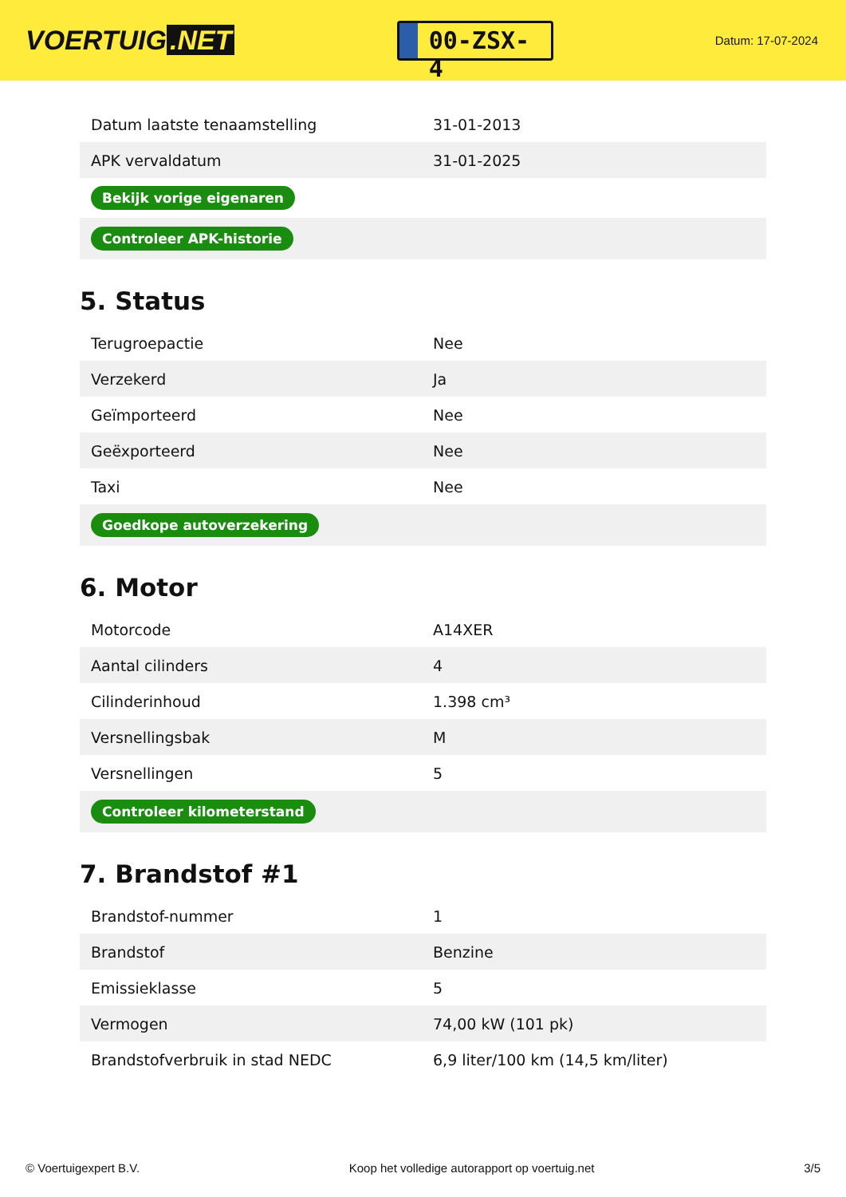VOERTUIG.NET
00-ZSX-4
Datum: 17-07-2024
| Datum laatste tenaamstelling | 31-01-2013 |
| APK vervaldatum | 31-01-2025 |
| Bekijk vorige eigenaren | |
| Controleer APK-historie | |
5. Status
| Terugroepactie | Nee |
| Verzekerd | Ja |
| Geïmporteerd | Nee |
| Geëxporteerd | Nee |
| Taxi | Nee |
| Goedkope autoverzekering | |
6. Motor
| Motorcode | A14XER |
| Aantal cilinders | 4 |
| Cilinderinhoud | 1.398 cm³ |
| Versnellingsbak | M |
| Versnellingen | 5 |
| Controleer kilometerstand | |
7. Brandstof #1
| Brandstof-nummer | 1 |
| Brandstof | Benzine |
| Emissieklasse | 5 |
| Vermogen | 74,00 kW (101 pk) |
| Brandstofverbruik in stad NEDC | 6,9 liter/100 km (14,5 km/liter) |
© Voertuigexpert B.V. Koop het volledige autorapport op voertuig.net 3/5